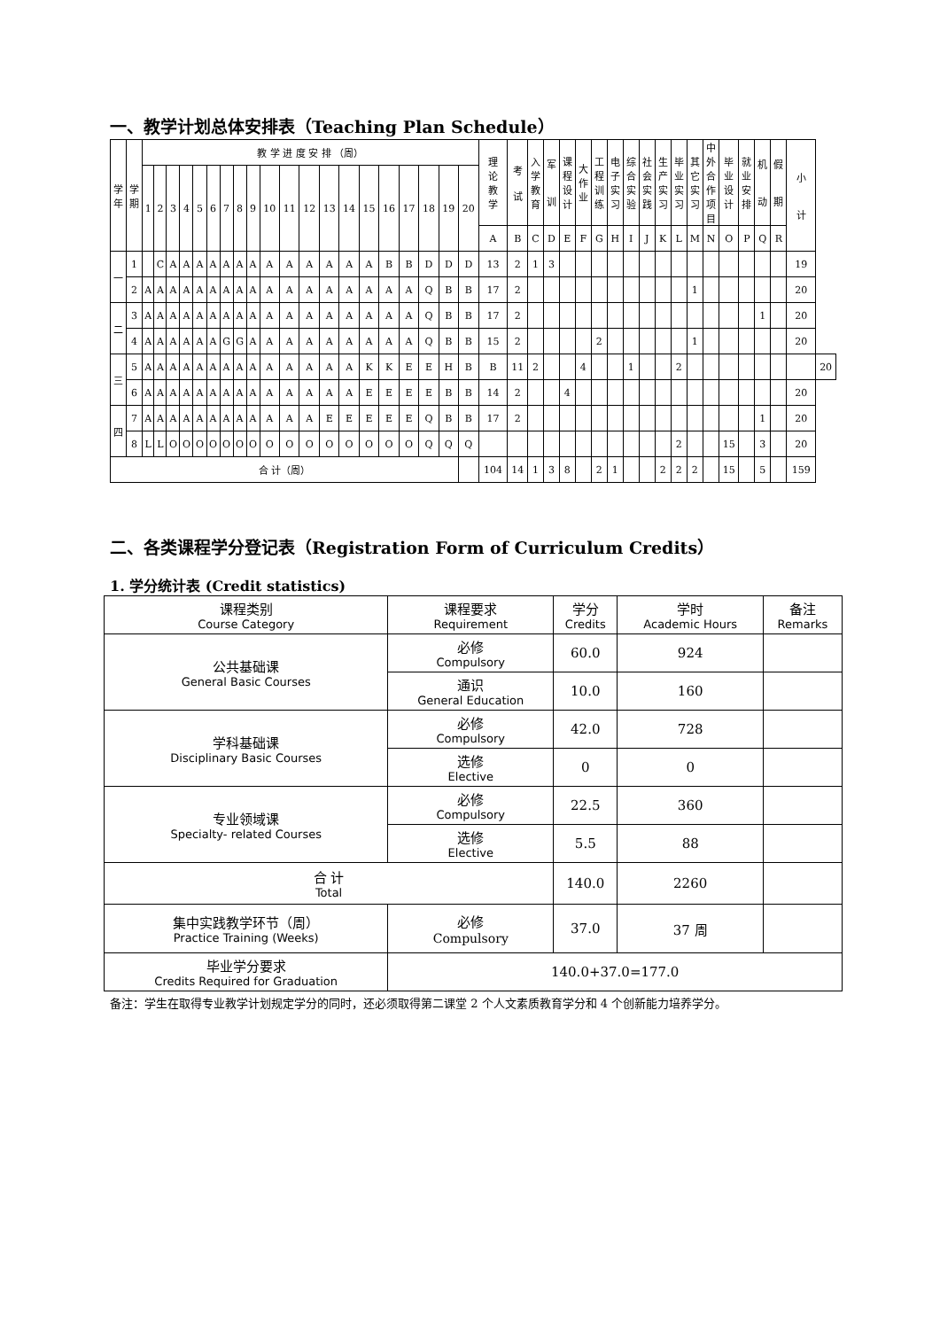一、教学计划总体安排表（Teaching Plan Schedule）
| 学 年 | 学 期 | 教 学 进 度 安 排 （周） | | | | | | | | | | | | | | | | | | | | 理 论 教 学 | 考 试 | 入 学 教 育 | 军 训 | 课 程 设 计 | 大 作 业 | 工 程 训 练 | 电 子 实 习 | 综 合 实 验 | 社 会 实 践 | 生 产 实 习 | 毕 业 实 习 | 其 它 实 习 | 中 外 合 作 项 目 | 毕 业 设 计 | 就 业 安 排 | 机 动 | 假 期 | 小 计 | |
| --- | --- | --- | --- | --- | --- | --- | --- | --- | --- | --- | --- | --- | --- | --- | --- | --- | --- | --- | --- | --- | --- | --- | --- | --- | --- | --- | --- | --- | --- | --- | --- | --- | --- | --- | --- | --- | --- | --- | --- | --- | --- |
| | | 1 | 2 | 3 | 4 | 5 | 6 | 7 | 8 | 9 | 10 | 11 | 12 | 13 | 14 | 15 | 16 | 17 | 18 | 19 | 20 | | | | | | | | | | | | | | | | | | | | |
| | | | | | | | | | | | | | | | | | | | | | | A | B | C | D | E | F | G | H | I | J | K | L | M | N | O | P | Q | R | | |
| 一 | 1 | | C | A | A | A | A | A | A | A | A | A | A | A | A | A | B | B | D | D | D | 13 | 2 | 1 | 3 | | | | | | | | | | | | | | | 19 | |
| | 2 | A | A | A | A | A | A | A | A | A | A | A | A | A | A | A | A | A | Q | B | B | 17 | 2 | | | | | | | | | | | 1 | | | | | | 20 | |
| 二 | 3 | A | A | A | A | A | A | A | A | A | A | A | A | A | A | A | A | A | Q | B | B | 17 | 2 | | | | | | | | | | | | | | | 1 | | 20 | |
| | 4 | A | A | A | A | A | A | G | G | A | A | A | A | A | A | A | A | A | Q | B | B | 15 | 2 | | | | | 2 | | | | | | 1 | | | | | | 20 | |
| 三 | 5 | A | A | A | A | A | A | A | A | A | A | A | A | A | A | K | K | E | E | H | B | B | 11 | 2 | | | 4 | | | 1 | | | 2 | | | | | | | | 20 |
| | 6 | A | A | A | A | A | A | A | A | A | A | A | A | A | A | E | E | E | E | B | B | 14 | 2 | | | 4 | | | | | | | | | | | | | | 20 | |
| 四 | 7 | A | A | A | A | A | A | A | A | A | A | A | A | E | E | E | E | E | Q | B | B | 17 | 2 | | | | | | | | | | | | | | | 1 | | 20 | |
| | 8 | L | L | O | O | O | O | O | O | O | O | O | O | O | O | O | O | O | Q | Q | Q | | | | | | | | | | | | 2 | | | 15 | | 3 | | 20 | |
| 合 计（周） | | | | | | | | | | | | | | | | | | | | | | 104 | 14 | 1 | 3 | 8 | | 2 | 1 | | | 2 | 2 | 2 | | 15 | | 5 | | 159 | |
二、各类课程学分登记表（Registration Form of Curriculum Credits）
1. 学分统计表 (Credit statistics)
| 课程类别 Course Category | 课程要求 Requirement | 学分 Credits | 学时 Academic Hours | 备注 Remarks |
| --- | --- | --- | --- | --- |
| 公共基础课 General Basic Courses | 必修 Compulsory | 60.0 | 924 | |
| | 通识 General Education | 10.0 | 160 | |
| 学科基础课 Disciplinary Basic Courses | 必修 Compulsory | 42.0 | 728 | |
| | 选修 Elective | 0 | 0 | |
| 专业领域课 Specialty- related Courses | 必修 Compulsory | 22.5 | 360 | |
| | 选修 Elective | 5.5 | 88 | |
| 合 计 Total | | 140.0 | 2260 | |
| 集中实践教学环节（周） Practice Training (Weeks) | 必修 Compulsory | 37.0 | 37 周 | |
| 毕业学分要求 Credits Required for Graduation | 140.0+37.0=177.0 | | | |
备注：学生在取得专业教学计划规定学分的同时，还必须取得第二课堂 2 个人文素质教育学分和 4 个创新能力培养学分。